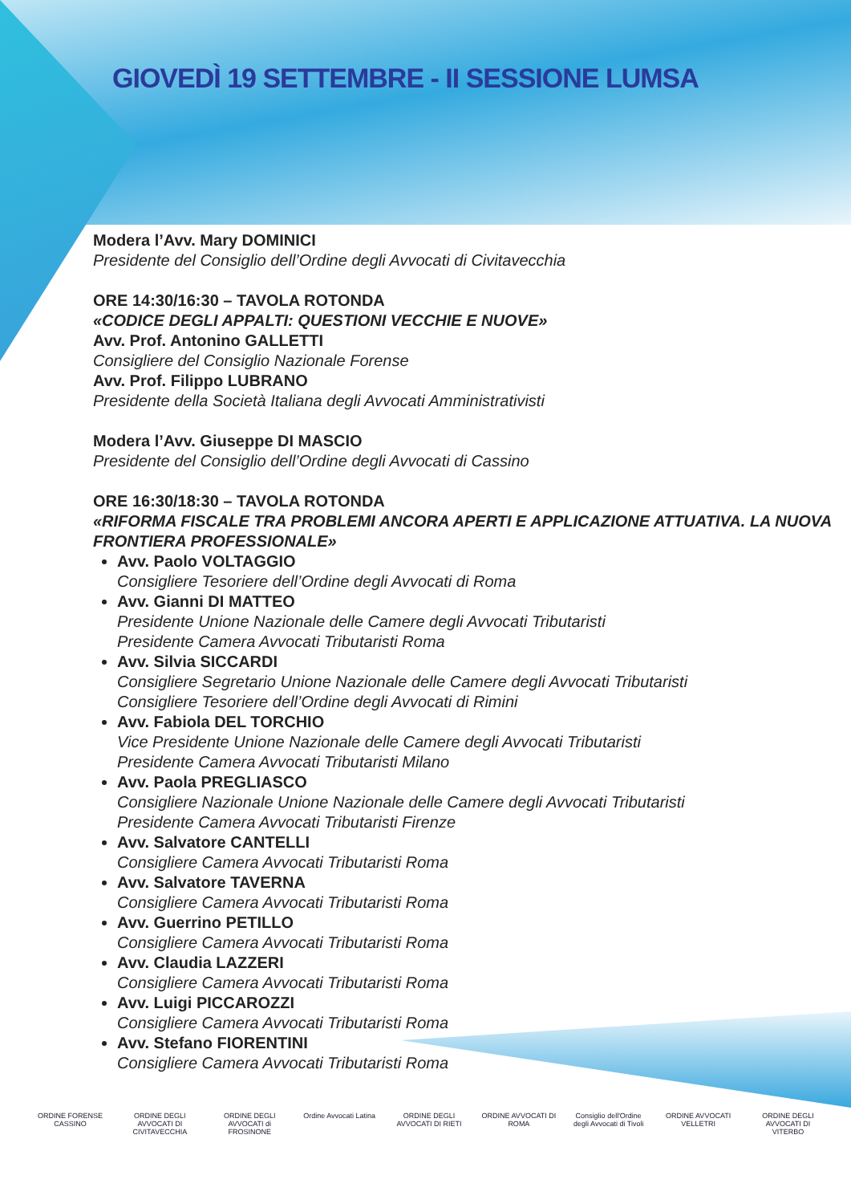GIOVEDÌ 19 SETTEMBRE - II SESSIONE LUMSA
Modera l’Avv. Mary DOMINICI
Presidente del Consiglio dell’Ordine degli Avvocati di Civitavecchia
ORE 14:30/16:30 – TAVOLA ROTONDA
«CODICE DEGLI APPALTI: QUESTIONI VECCHIE E NUOVE»
Avv. Prof. Antonino GALLETTI
Consigliere del Consiglio Nazionale Forense
Avv. Prof. Filippo LUBRANO
Presidente della Società Italiana degli Avvocati Amministrativisti
Modera l’Avv. Giuseppe DI MASCIO
Presidente del Consiglio dell’Ordine degli Avvocati di Cassino
ORE 16:30/18:30 – TAVOLA ROTONDA
«RIFORMA FISCALE TRA PROBLEMI ANCORA APERTI E APPLICAZIONE ATTUATIVA. LA NUOVA FRONTIERA PROFESSIONALE»
Avv. Paolo VOLTAGGIO
Consigliere Tesoriere dell’Ordine degli Avvocati di Roma
Avv. Gianni DI MATTEO
Presidente Unione Nazionale delle Camere degli Avvocati Tributaristi
Presidente Camera Avvocati Tributaristi Roma
Avv. Silvia SICCARDI
Consigliere Segretario Unione Nazionale delle Camere degli Avvocati Tributaristi
Consigliere Tesoriere dell’Ordine degli Avvocati di Rimini
Avv. Fabiola DEL TORCHIO
Vice Presidente Unione Nazionale delle Camere degli Avvocati Tributaristi
Presidente Camera Avvocati Tributaristi Milano
Avv. Paola PREGLIASCO
Consigliere Nazionale Unione Nazionale delle Camere degli Avvocati Tributaristi
Presidente Camera Avvocati Tributaristi Firenze
Avv. Salvatore CANTELLI
Consigliere Camera Avvocati Tributaristi Roma
Avv. Salvatore TAVERNA
Consigliere Camera Avvocati Tributaristi Roma
Avv. Guerrino PETILLO
Consigliere Camera Avvocati Tributaristi Roma
Avv. Claudia LAZZERI
Consigliere Camera Avvocati Tributaristi Roma
Avv. Luigi PICCAROZZI
Consigliere Camera Avvocati Tributaristi Roma
Avv. Stefano FIORENTINI
Consigliere Camera Avvocati Tributaristi Roma
ORDINE FORENSE CASSINO
ORDINE DEGLI AVVOCATI DI CIVITAVECCHIA
ORDINE DEGLI AVVOCATI di FROSINONE
Ordine Avvocati Latina
ORDINE DEGLI AVVOCATI DI RIETI
ORDINE AVVOCATI DI ROMA
Consiglio dell'Ordine degli Avvocati di Tivoli
ORDINE AVVOCATI VELLETRI
ORDINE DEGLI AVVOCATI DI VITERBO